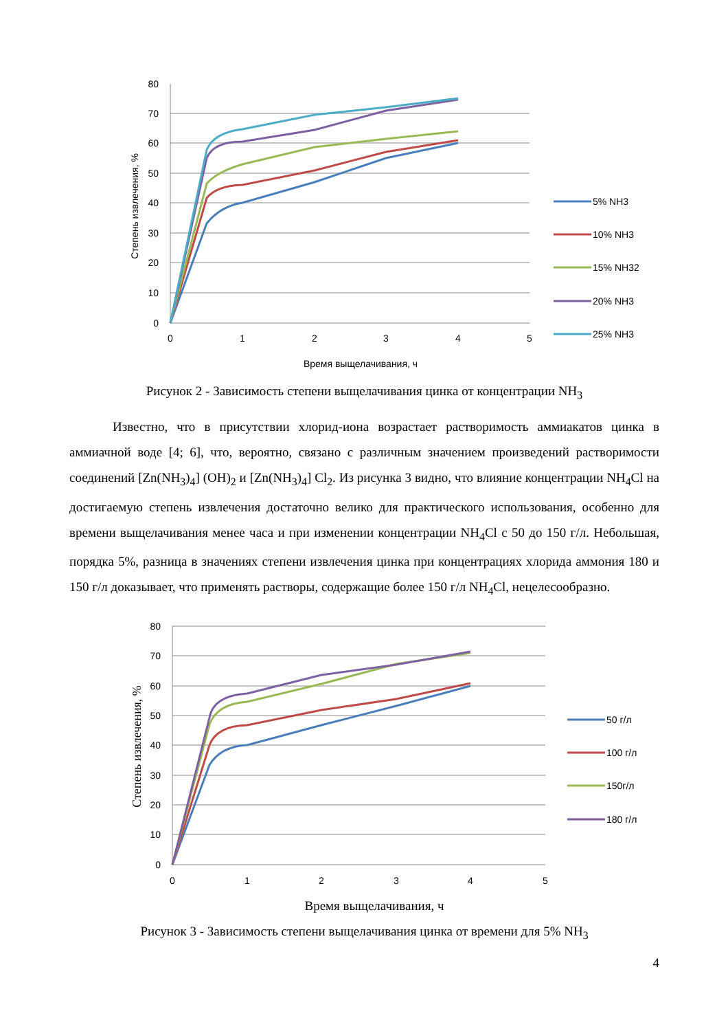80
70
60
50
40
30
20
10
0
0
1
2
3
4
5
Время выщелачивания, ч
Степень извлечения, %
5% NH3
10% NH3
15% NH32
20% NH3
25% NH3
Рисунок 2 - Зависимость степени выщелачивания цинка от концентрации NH<sub>3</sub>
Известно, что в присутствии хлорид-иона возрастает растворимость аммиакатов цинка в аммиачной воде [4; 6], что, вероятно, связано с различным значением произведений растворимости соединений [Zn(NH<sub>3</sub>)<sub>4</sub>] (OH)<sub>2</sub> и [Zn(NH<sub>3</sub>)<sub>4</sub>] Cl<sub>2</sub>. Из рисунка 3 видно, что влияние концентрации NH<sub>4</sub>Cl на достигаемую степень извлечения достаточно велико для практического использования, особенно для времени выщелачивания менее часа и при изменении концентрации NH<sub>4</sub>Cl с 50 до 150 г/л. Небольшая, порядка 5%, разница в значениях степени извлечения цинка при концентрациях хлорида аммония 180 и 150 г/л доказывает, что применять растворы, содержащие более 150 г/л NH<sub>4</sub>Cl, нецелесообразно.
80
70
60
50
40
30
20
10
0
0
1
2
3
4
5
Время выщелачивания, ч
Степень извлечения, %
50 г/л
100 г/л
150г/л
180 г/л
Рисунок 3 - Зависимость степени выщелачивания цинка от времени для 5% NH<sub>3</sub>
4